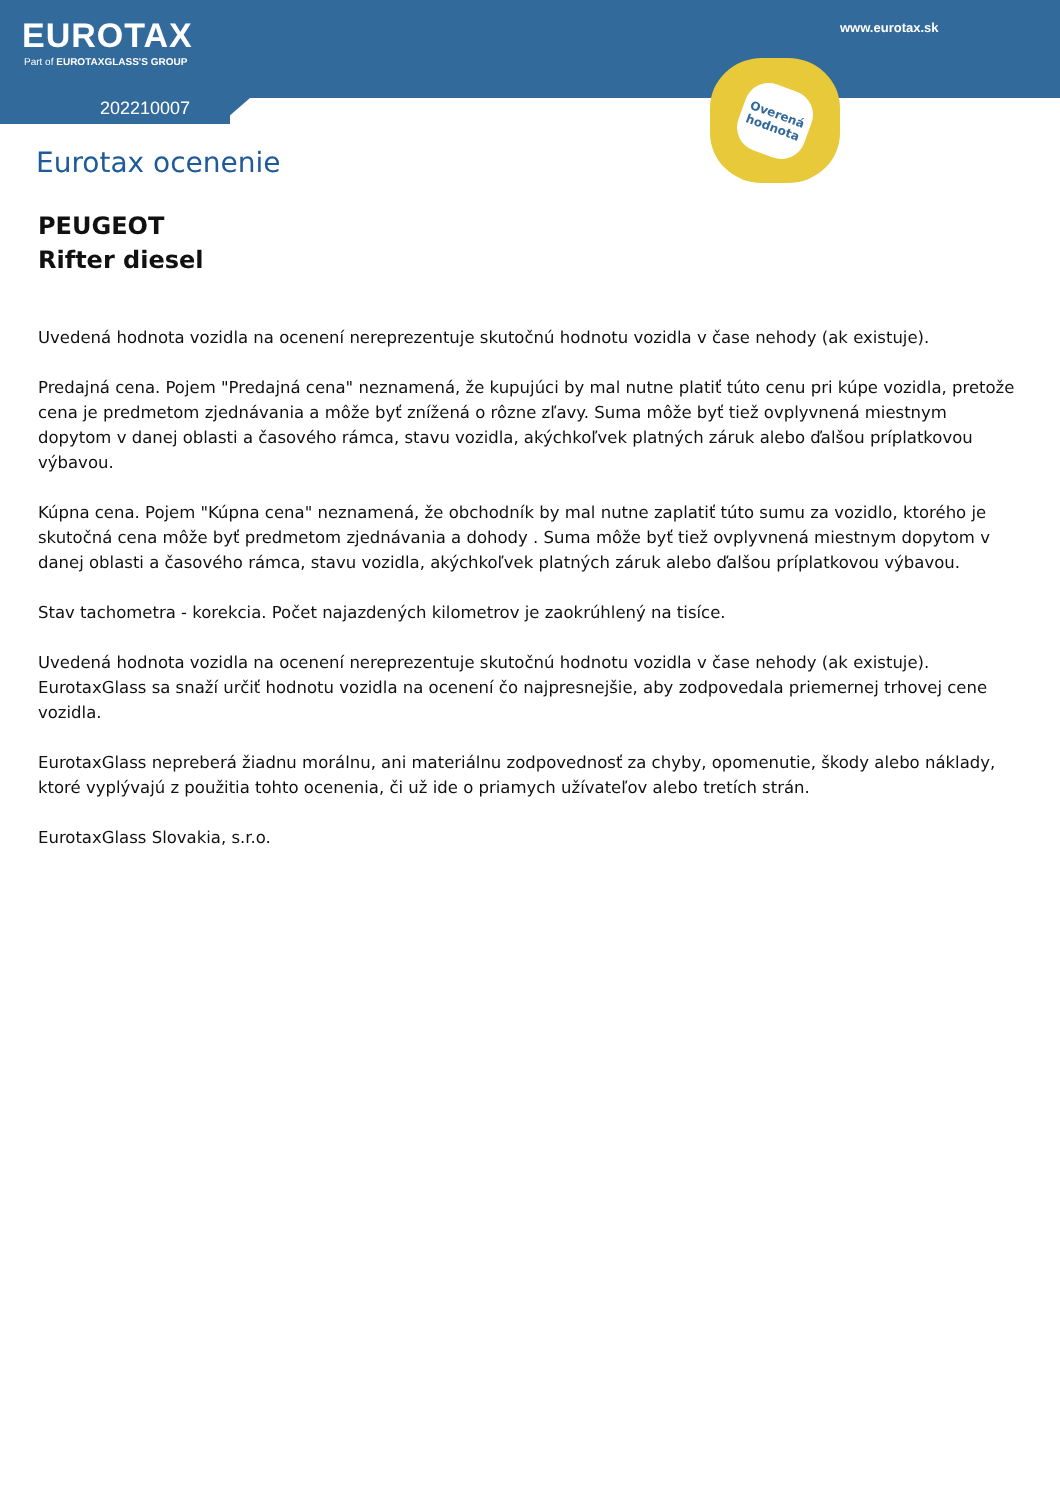EUROTAX
Part of EUROTAXGLASS'S GROUP
202210007
www.eurotax.sk
Overená hodnota
Eurotax ocenenie
PEUGEOT
Rifter diesel
Uvedená hodnota vozidla na ocenení nereprezentuje skutočnú hodnotu vozidla v čase nehody (ak existuje).
Predajná cena. Pojem "Predajná cena" neznamená, že kupujúci by mal nutne platiť túto cenu pri kúpe vozidla, pretože cena je predmetom zjednávania a môže byť znížená o rôzne zľavy. Suma môže byť tiež ovplyvnená miestnym dopytom v danej oblasti a časového rámca, stavu vozidla, akýchkoľvek platných záruk alebo ďalšou príplatkovou výbavou.
Kúpna cena. Pojem "Kúpna cena" neznamená, že obchodník by mal nutne zaplatiť túto sumu za vozidlo, ktorého je skutočná cena môže byť predmetom zjednávania a dohody . Suma môže byť tiež ovplyvnená miestnym dopytom v danej oblasti a časového rámca, stavu vozidla, akýchkoľvek platných záruk alebo ďalšou príplatkovou výbavou.
Stav tachometra - korekcia. Počet najazdených kilometrov je zaokrúhlený na tisíce.
Uvedená hodnota vozidla na ocenení nereprezentuje skutočnú hodnotu vozidla v čase nehody (ak existuje). EurotaxGlass sa snaží určiť hodnotu vozidla na ocenení čo najpresnejšie, aby zodpovedala priemernej trhovej cene vozidla.
EurotaxGlass nepreberá žiadnu morálnu, ani materiálnu zodpovednosť za chyby, opomenutie, škody alebo náklady, ktoré vyplývajú z použitia tohto ocenenia, či už ide o priamych užívateľov alebo tretích strán.
EurotaxGlass Slovakia, s.r.o.